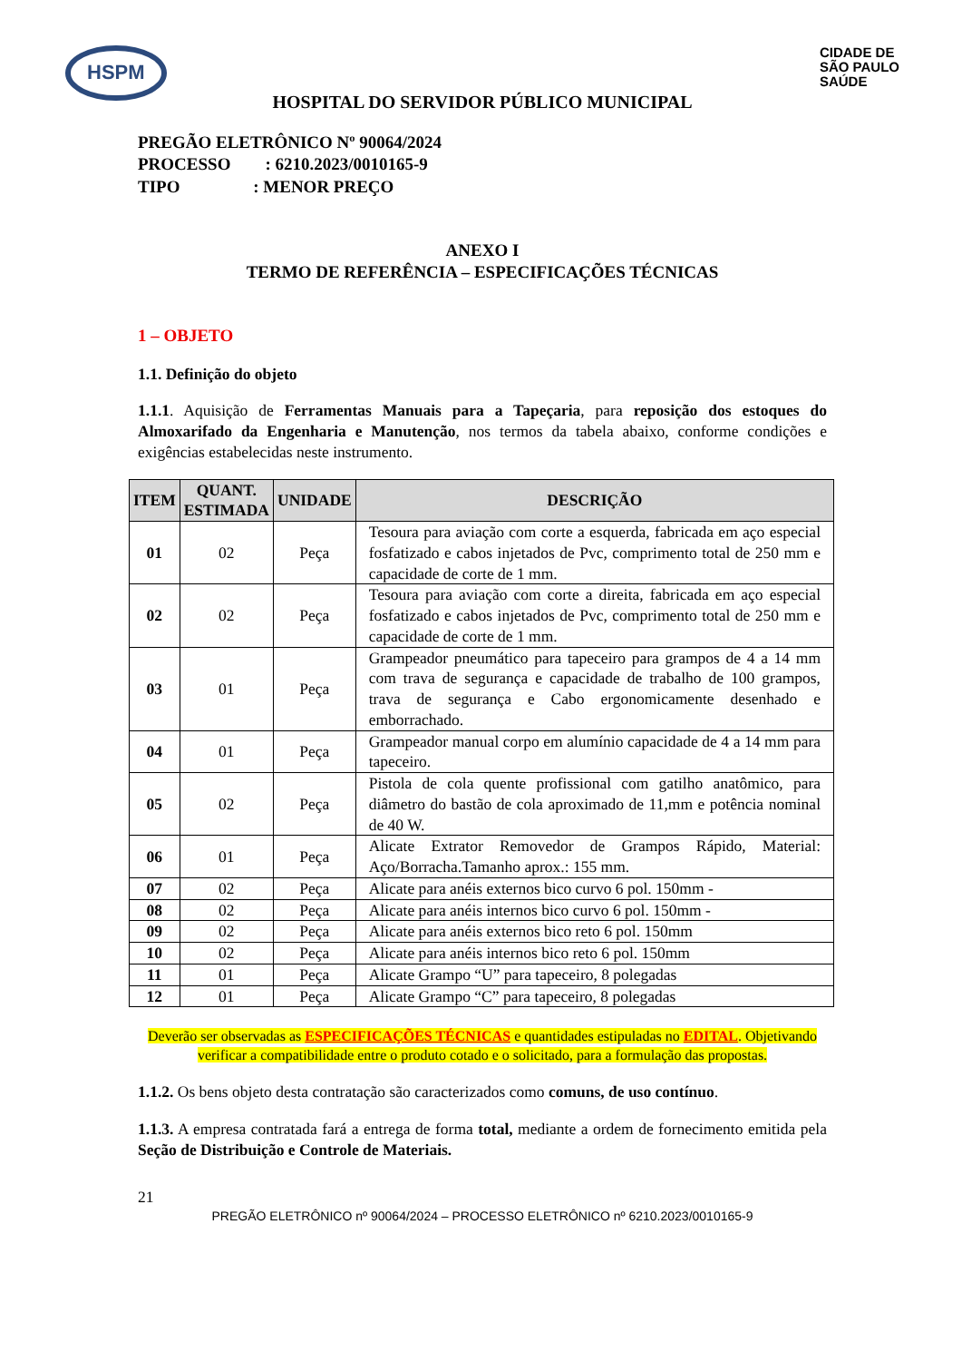HSPM
CIDADE DE
SÃO PAULO
SAÚDE
HOSPITAL DO SERVIDOR PÚBLICO MUNICIPAL
PREGÃO ELETRÔNICO Nº 90064/2024
PROCESSO : 6210.2023/0010165-9
TIPO : MENOR PREÇO
ANEXO I
TERMO DE REFERÊNCIA – ESPECIFICAÇÕES TÉCNICAS
1 – OBJETO
1.1. Definição do objeto
1.1.1. Aquisição de Ferramentas Manuais para a Tapeçaria, para reposição dos estoques do Almoxarifado da Engenharia e Manutenção, nos termos da tabela abaixo, conforme condições e exigências estabelecidas neste instrumento.
| ITEM | QUANT. ESTIMADA | UNIDADE | DESCRIÇÃO |
| --- | --- | --- | --- |
| 01 | 02 | Peça | Tesoura para aviação com corte a esquerda, fabricada em aço especial fosfatizado e cabos injetados de Pvc, comprimento total de 250 mm e capacidade de corte de 1 mm. |
| 02 | 02 | Peça | Tesoura para aviação com corte a direita, fabricada em aço especial fosfatizado e cabos injetados de Pvc, comprimento total de 250 mm e capacidade de corte de 1 mm. |
| 03 | 01 | Peça | Grampeador pneumático para tapeceiro para grampos de 4 a 14 mm com trava de segurança e capacidade de trabalho de 100 grampos, trava de segurança e Cabo ergonomicamente desenhado e emborrachado. |
| 04 | 01 | Peça | Grampeador manual corpo em alumínio capacidade de 4 a 14 mm para tapeceiro. |
| 05 | 02 | Peça | Pistola de cola quente profissional com gatilho anatômico, para diâmetro do bastão de cola aproximado de 11,mm e potência nominal de 40 W. |
| 06 | 01 | Peça | Alicate Extrator Removedor de Grampos Rápido, Material: Aço/Borracha.Tamanho aprox.: 155 mm. |
| 07 | 02 | Peça | Alicate para anéis externos bico curvo 6 pol. 150mm - |
| 08 | 02 | Peça | Alicate para anéis internos bico curvo 6 pol. 150mm - |
| 09 | 02 | Peça | Alicate para anéis externos bico reto 6 pol. 150mm |
| 10 | 02 | Peça | Alicate para anéis internos bico reto 6 pol. 150mm |
| 11 | 01 | Peça | Alicate Grampo “U” para tapeceiro, 8 polegadas |
| 12 | 01 | Peça | Alicate Grampo “C” para tapeceiro, 8 polegadas |
Deverão ser observadas as ESPECIFICAÇÕES TÉCNICAS e quantidades estipuladas no EDITAL. Objetivando verificar a compatibilidade entre o produto cotado e o solicitado, para a formulação das propostas.
1.1.2. Os bens objeto desta contratação são caracterizados como comuns, de uso contínuo.
1.1.3. A empresa contratada fará a entrega de forma total, mediante a ordem de fornecimento emitida pela Seção de Distribuição e Controle de Materiais.
21
PREGÃO ELETRÔNICO nº 90064/2024 – PROCESSO ELETRÔNICO nº 6210.2023/0010165-9